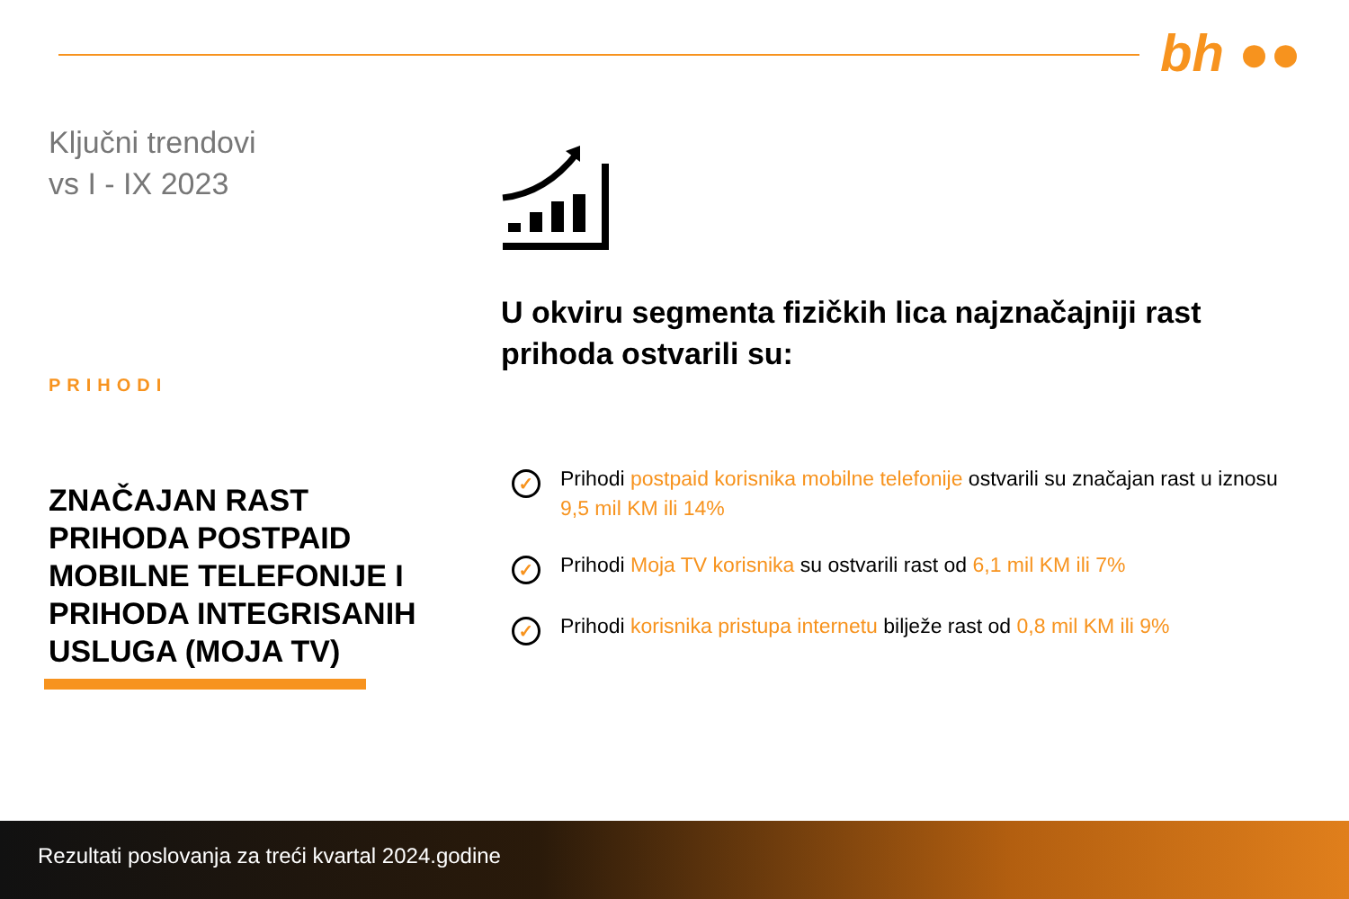bh ●●
Ključni trendovi
vs I - IX 2023
PRIHODI
ZNAČAJAN RAST PRIHODA POSTPAID MOBILNE TELEFONIJE I PRIHODA INTEGRISANIH USLUGA (MOJA TV)
U okviru segmenta fizičkih lica najznačajniji rast prihoda ostvarili su:
✓ Prihodi postpaid korisnika mobilne telefonije ostvarili su značajan rast u iznosu 9,5 mil KM ili 14%
✓ Prihodi Moja TV korisnika su ostvarili rast od 6,1 mil KM ili 7%
✓ Prihodi korisnika pristupa internetu bilježe rast od 0,8 mil KM ili 9%
Rezultati poslovanja za treći kvartal 2024.godine